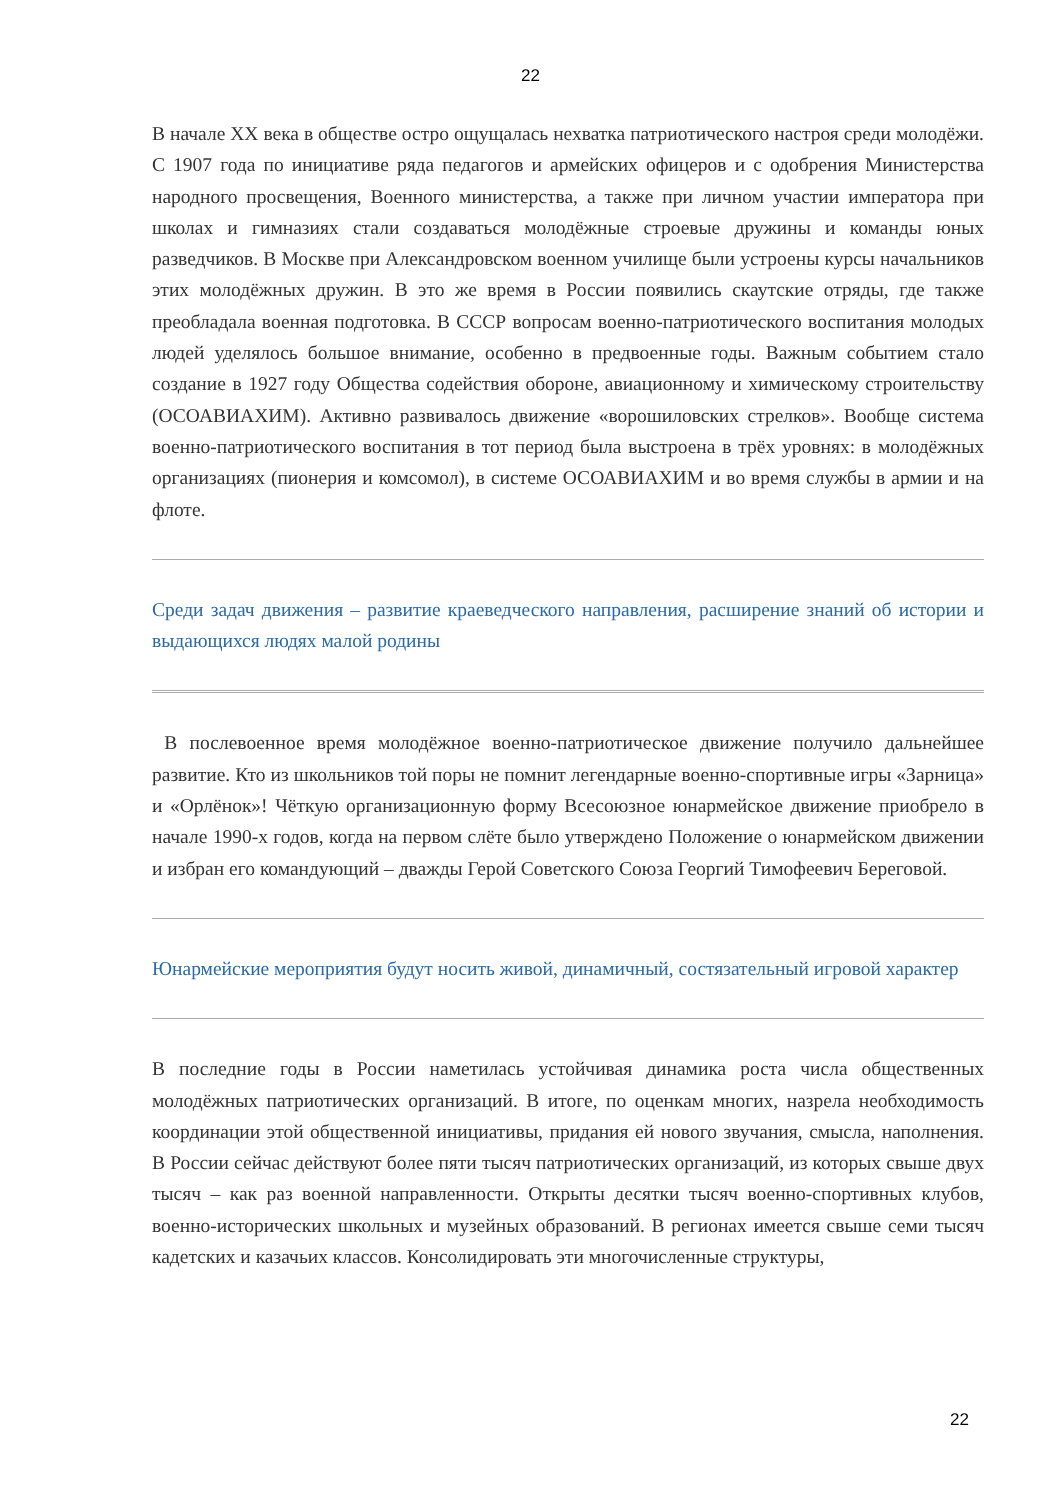22
В начале XX века в обществе остро ощущалась нехватка патриотического настроя среди молодёжи. С 1907 года по инициативе ряда педагогов и армейских офицеров и с одобрения Министерства народного просвещения, Военного министерства, а также при личном участии императора при школах и гимназиях стали создаваться молодёжные строевые дружины и команды юных разведчиков. В Москве при Александровском военном училище были устроены курсы начальников этих молодёжных дружин. В это же время в России появились скаутские отряды, где также преобладала военная подготовка. В СССР вопросам военно-патриотического воспитания молодых людей уделялось большое внимание, особенно в предвоенные годы. Важным событием стало создание в 1927 году Общества содействия обороне, авиационному и химическому строительству (ОСОАВИАХИМ). Активно развивалось движение «ворошиловских стрелков». Вообще система военно-патриотического воспитания в тот период была выстроена в трёх уровнях: в молодёжных организациях (пионерия и комсомол), в системе ОСОАВИАХИМ и во время службы в армии и на флоте.
Среди задач движения – развитие краеведческого направления, расширение знаний об истории и выдающихся людях малой родины
В послевоенное время молодёжное военно-патриотическое движение получило дальнейшее развитие. Кто из школьников той поры не помнит легендарные военно-спортивные игры «Зарница» и «Орлёнок»! Чёткую организационную форму Всесоюзное юнармейское движение приобрело в начале 1990-х годов, когда на первом слёте было утверждено Положение о юнармейском движении и избран его командующий – дважды Герой Советского Союза Георгий Тимофеевич Береговой.
Юнармейские мероприятия будут носить живой, динамичный, состязательный игровой характер
В последние годы в России наметилась устойчивая динамика роста числа общественных молодёжных патриотических организаций. В итоге, по оценкам многих, назрела необходимость координации этой общественной инициативы, придания ей нового звучания, смысла, наполнения. В России сейчас действуют более пяти тысяч патриотических организаций, из которых свыше двух тысяч – как раз военной направленности. Открыты десятки тысяч военно-спортивных клубов, военно-исторических школьных и музейных образований. В регионах имеется свыше семи тысяч кадетских и казачьих классов. Консолидировать эти многочисленные структуры,
22